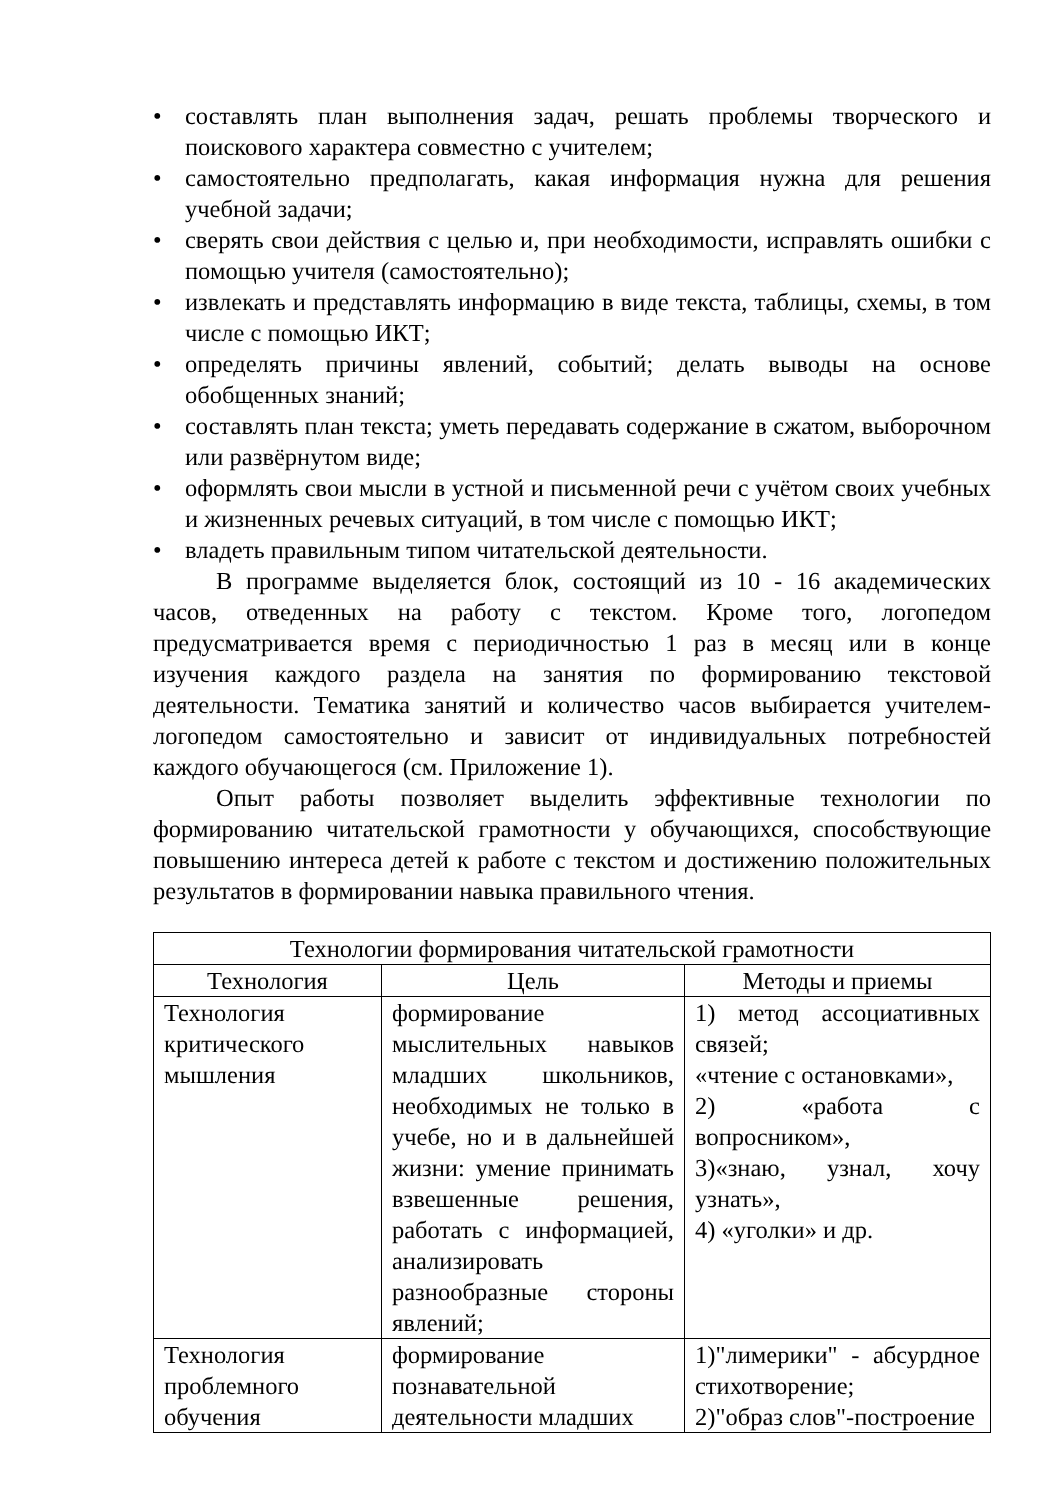• составлять план выполнения задач, решать проблемы творческого и поискового характера совместно с учителем;
• самостоятельно предполагать, какая информация нужна для решения учебной задачи;
• сверять свои действия с целью и, при необходимости, исправлять ошибки с помощью учителя (самостоятельно);
• извлекать и представлять информацию в виде текста, таблицы, схемы, в том числе с помощью ИКТ;
• определять причины явлений, событий; делать выводы на основе обобщенных знаний;
• составлять план текста; уметь передавать содержание в сжатом, выборочном или развёрнутом виде;
• оформлять свои мысли в устной и письменной речи с учётом своих учебных и жизненных речевых ситуаций, в том числе с помощью ИКТ;
• владеть правильным типом читательской деятельности.
В программе выделяется блок, состоящий из 10 - 16 академических часов, отведенных на работу с текстом. Кроме того, логопедом предусматривается время с периодичностью 1 раз в месяц или в конце изучения каждого раздела на занятия по формированию текстовой деятельности. Тематика занятий и количество часов выбирается учителем-логопедом самостоятельно и зависит от индивидуальных потребностей каждого обучающегося (см. Приложение 1).
Опыт работы позволяет выделить эффективные технологии по формированию читательской грамотности у обучающихся, способствующие повышению интереса детей к работе с текстом и достижению положительных результатов в формировании навыка правильного чтения.
| Технологии формирования читательской грамотности | | |
| --- | --- | --- |
| Технология | Цель | Методы и приемы |
| Технология критического мышления | формирование мыслительных навыков младших школьников, необходимых не только в учебе, но и в дальнейшей жизни: умение принимать взвешенные решения, работать с информацией, анализировать разнообразные стороны явлений; | 1) метод ассоциативных связей; «чтение с остановками», 2) «работа с вопросником», 3)«знаю, узнал, хочу узнать», 4) «уголки» и др. |
| Технология проблемного обучения | формирование познавательной деятельности младших | 1)"лимерики" - абсурдное стихотворение; 2)"образ слов"-построение |